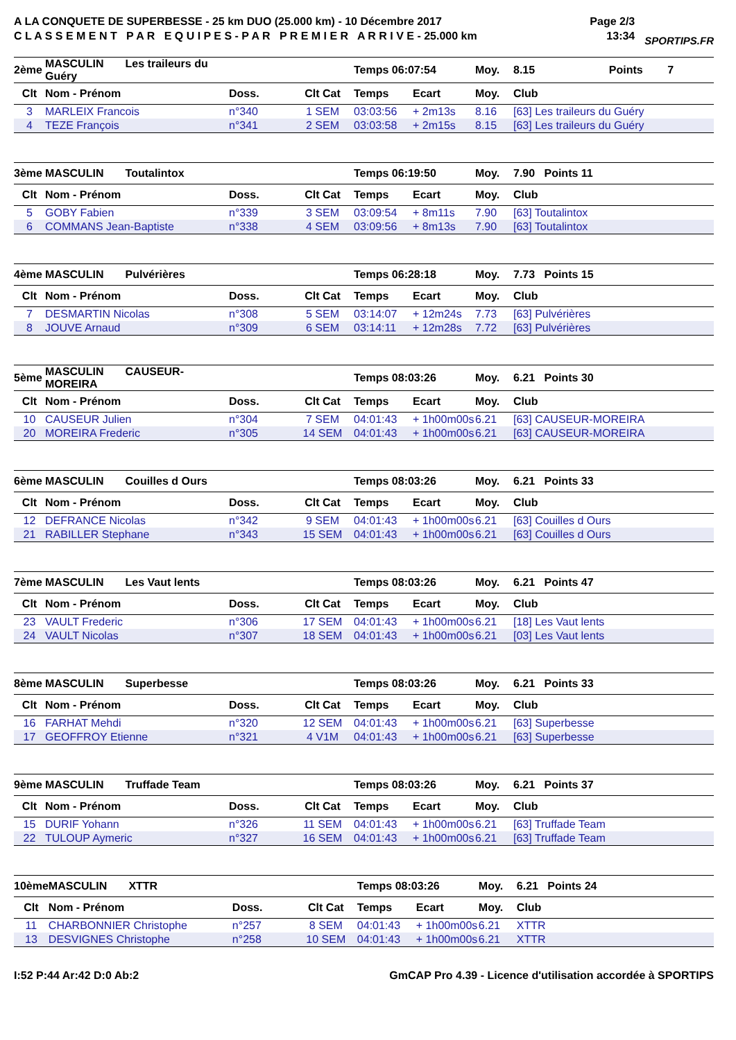A LA CONQUETE DE SUPERBESSE - 25 km DUO (25.000 km) - 10 Décembre 2017
C L A S S E M E N T P A R E Q U I P E S - P A R P R E M I E R A R R I V E - 25.000 km
Page 2/3
13:34
SPORTIPS.FR
| 2ème | MASCULIN Les traileurs du Guéry | | | Temps 06:07:54 | | Moy. | 8.15 Points 7 |
| --- | --- | --- | --- | --- | --- | --- | --- |
| Clt | Nom - Prénom | Doss. | Clt Cat | Temps | Ecart | Moy. | Club |
| 3 | MARLEIX Francois | n°340 | 1 SEM | 03:03:56 | + 2m13s | 8.16 | [63] Les traileurs du Guéry |
| 4 | TEZE François | n°341 | 2 SEM | 03:03:58 | + 2m15s | 8.15 | [63] Les traileurs du Guéry |
| 3ème | MASCULIN Toutalintox | | | Temps 06:19:50 | | Moy. | 7.90 Points 11 |
| --- | --- | --- | --- | --- | --- | --- | --- |
| Clt | Nom - Prénom | Doss. | Clt Cat | Temps | Ecart | Moy. | Club |
| 5 | GOBY Fabien | n°339 | 3 SEM | 03:09:54 | + 8m11s | 7.90 | [63] Toutalintox |
| 6 | COMMANS Jean-Baptiste | n°338 | 4 SEM | 03:09:56 | + 8m13s | 7.90 | [63] Toutalintox |
| 4ème | MASCULIN Pulvérières | | | Temps 06:28:18 | | Moy. | 7.73 Points 15 |
| --- | --- | --- | --- | --- | --- | --- | --- |
| Clt | Nom - Prénom | Doss. | Clt Cat | Temps | Ecart | Moy. | Club |
| 7 | DESMARTIN Nicolas | n°308 | 5 SEM | 03:14:07 | + 12m24s | 7.73 | [63] Pulvérières |
| 8 | JOUVE Arnaud | n°309 | 6 SEM | 03:14:11 | + 12m28s | 7.72 | [63] Pulvérières |
| 5ème | MASCULIN CAUSEUR-MOREIRA | | | Temps 08:03:26 | | Moy. | 6.21 Points 30 |
| --- | --- | --- | --- | --- | --- | --- | --- |
| Clt | Nom - Prénom | Doss. | Clt Cat | Temps | Ecart | Moy. | Club |
| 10 | CAUSEUR Julien | n°304 | 7 SEM | 04:01:43 | + 1h00m00s | 6.21 | [63] CAUSEUR-MOREIRA |
| 20 | MOREIRA Frederic | n°305 | 14 SEM | 04:01:43 | + 1h00m00s | 6.21 | [63] CAUSEUR-MOREIRA |
| 6ème | MASCULIN Couilles d Ours | | | Temps 08:03:26 | | Moy. | 6.21 Points 33 |
| --- | --- | --- | --- | --- | --- | --- | --- |
| Clt | Nom - Prénom | Doss. | Clt Cat | Temps | Ecart | Moy. | Club |
| 12 | DEFRANCE Nicolas | n°342 | 9 SEM | 04:01:43 | + 1h00m00s | 6.21 | [63] Couilles d Ours |
| 21 | RABILLER Stephane | n°343 | 15 SEM | 04:01:43 | + 1h00m00s | 6.21 | [63] Couilles d Ours |
| 7ème | MASCULIN Les Vaut lents | | | Temps 08:03:26 | | Moy. | 6.21 Points 47 |
| --- | --- | --- | --- | --- | --- | --- | --- |
| Clt | Nom - Prénom | Doss. | Clt Cat | Temps | Ecart | Moy. | Club |
| 23 | VAULT Frederic | n°306 | 17 SEM | 04:01:43 | + 1h00m00s | 6.21 | [18] Les Vaut lents |
| 24 | VAULT Nicolas | n°307 | 18 SEM | 04:01:43 | + 1h00m00s | 6.21 | [03] Les Vaut lents |
| 8ème | MASCULIN Superbesse | | | Temps 08:03:26 | | Moy. | 6.21 Points 33 |
| --- | --- | --- | --- | --- | --- | --- | --- |
| Clt | Nom - Prénom | Doss. | Clt Cat | Temps | Ecart | Moy. | Club |
| 16 | FARHAT Mehdi | n°320 | 12 SEM | 04:01:43 | + 1h00m00s | 6.21 | [63] Superbesse |
| 17 | GEOFFROY Etienne | n°321 | 4 V1M | 04:01:43 | + 1h00m00s | 6.21 | [63] Superbesse |
| 9ème | MASCULIN Truffade Team | | | Temps 08:03:26 | | Moy. | 6.21 Points 37 |
| --- | --- | --- | --- | --- | --- | --- | --- |
| Clt | Nom - Prénom | Doss. | Clt Cat | Temps | Ecart | Moy. | Club |
| 15 | DURIF Yohann | n°326 | 11 SEM | 04:01:43 | + 1h00m00s | 6.21 | [63] Truffade Team |
| 22 | TULOUP Aymeric | n°327 | 16 SEM | 04:01:43 | + 1h00m00s | 6.21 | [63] Truffade Team |
| 10ème | MASCULIN XTTR | | | Temps 08:03:26 | | Moy. | 6.21 Points 24 |
| --- | --- | --- | --- | --- | --- | --- | --- |
| Clt | Nom - Prénom | Doss. | Clt Cat | Temps | Ecart | Moy. | Club |
| 11 | CHARBONNIER Christophe | n°257 | 8 SEM | 04:01:43 | + 1h00m00s | 6.21 | XTTR |
| 13 | DESVIGNES Christophe | n°258 | 10 SEM | 04:01:43 | + 1h00m00s | 6.21 | XTTR |
I:52 P:44 Ar:42 D:0 Ab:2 GmCAP Pro 4.39 - Licence d'utilisation accordée à SPORTIPS